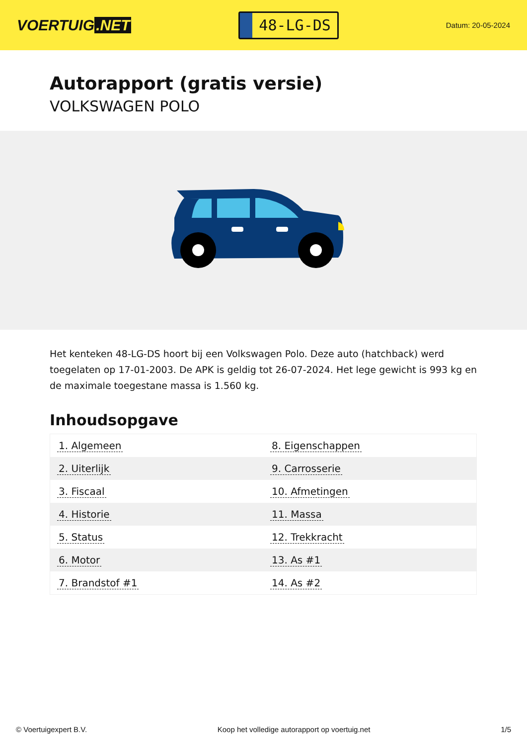VOERTUIG.NET
48-LG-DS
Datum: 20-05-2024
Autorapport (gratis versie)
VOLKSWAGEN POLO
Het kenteken 48-LG-DS hoort bij een Volkswagen Polo. Deze auto (hatchback) werd toegelaten op 17-01-2003. De APK is geldig tot 26-07-2024. Het lege gewicht is 993 kg en de maximale toegestane massa is 1.560 kg.
Inhoudsopgave
| 1. Algemeen | 8. Eigenschappen |
| 2. Uiterlijk | 9. Carrosserie |
| 3. Fiscaal | 10. Afmetingen |
| 4. Historie | 11. Massa |
| 5. Status | 12. Trekkracht |
| 6. Motor | 13. As #1 |
| 7. Brandstof #1 | 14. As #2 |
© Voertuigexpert B.V. Koop het volledige autorapport op voertuig.net 1/5